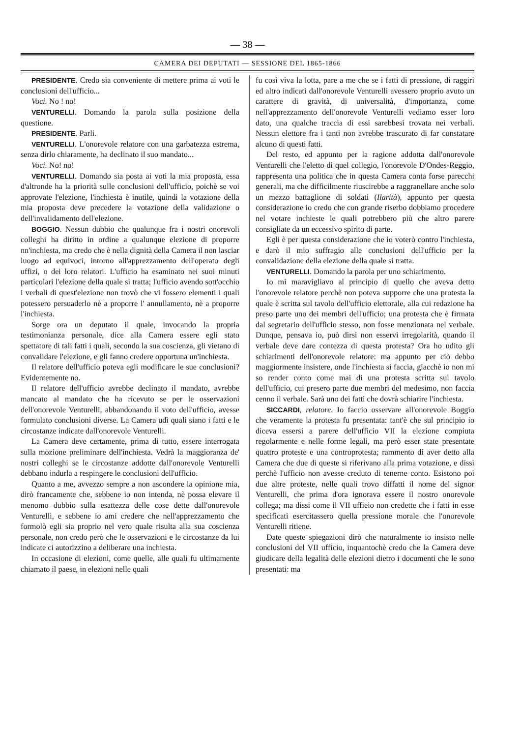— 38 —
CAMERA DEI DEPUTATI — SESSIONE DEL 1865-1866
PRESIDENTE. Credo sia conveniente di mettere prima ai voti le conclusioni dell'ufficio...
Voci. No ! no!
VENTURELLI. Domando la parola sulla posizione della questione.
PRESIDENTE. Parli.
VENTURELLI. L'onorevole relatore con una garbatezza estrema, senza dirlo chiaramente, ha declinato il suo mandato...
Voci. No! no!
VENTURELLI. Domando sia posta ai voti la mia proposta, essa d'altronde ha la priorità sulle conclusioni dell'ufficio, poichè se voi approvate l'elezione, l'inchiesta è inutile, quindi la votazione della mia proposta deve precedere la votazione della validazione o dell'invalidamento dell'elezione.
BOGGIO. Nessun dubbio che qualunque fra i nostri onorevoli colleghi ha diritto in ordine a qualunque elezione di proporre nn'inchiesta, ma credo che è nella dignità della Camera il non lasciar luogo ad equivoci, intorno all'apprezzamento dell'operato degli uffizi, o dei loro relatori. L'ufficio ha esaminato nei suoi minuti particolari l'elezione della quale si tratta; l'ufficio avendo sott'occhio i verbali di quest'elezione non trovò che vi fossero elementi i quali potessero persuaderlo nè a proporre l' annullamento, nè a proporre l'inchiesta.
Sorge ora un deputato il quale, invocando la propria testimonianza personale, dice alla Camera essere egli stato spettatore di tali fatti i quali, secondo la sua coscienza, gli vietano di convalidare l'elezione, e gli fanno credere opportuna un'inchiesta.
Il relatore dell'ufficio poteva egli modificare le sue conclusioni? Evidentemente no.
Il relatore dell'ufficio avrebbe declinato il mandato, avrebbe mancato al mandato che ha ricevuto se per le osservazioni dell'onorevole Venturelli, abbandonando il voto dell'ufficio, avesse formulato conclusioni diverse. La Camera udì quali siano i fatti e le circostanze indicate dall'onorevole Venturelli.
La Camera deve certamente, prima di tutto, essere interrogata sulla mozione preliminare dell'inchiesta. Vedrà la maggioranza de' nostri colleghi se le circostanze addotte dall'onorevole Venturelli debbano indurla a respingere le conclusioni dell'ufficio.
Quanto a me, avvezzo sempre a non ascondere la opinione mia, dirò francamente che, sebbene io non intenda, nè possa elevare il menomo dubbio sulla esattezza delle cose dette dall'onorevole Venturelli, e sebbene io ami credere che nell'apprezzamento che formolò egli sia proprio nel vero quale risulta alla sua coscienza personale, non credo però che le osservazioni e le circostanze da lui indicate ci autorizzino a deliberare una inchiesta.
In occasione di elezioni, come quelle, alle quali fu ultimamente chiamato il paese, in elezioni nelle quali
fu così viva la lotta, pare a me che se i fatti di pressione, di raggiri ed altro indicati dall'onorevole Venturelli avessero proprio avuto un carattere di gravità, di universalità, d'importanza, come nell'apprezzamento dell'onorevole Venturelli vediamo esser loro dato, una qualche traccia di essi sarebbesi trovata nei verbali. Nessun elettore fra i tanti non avrebbe trascurato di far constatare alcuno di questi fatti.
Del resto, ed appunto per la ragione addotta dall'onorevole Venturelli che l'eletto di quel collegio, l'onorevole D'Ondes-Reggio, rappresenta una politica che in questa Camera conta forse parecchi generali, ma che difficilmente riuscirebbe a raggranellare anche solo un mezzo battaglione di soldati (Ilarità), appunto per questa considerazione io credo che con grande riserbo dobbiamo procedere nel votare inchieste le quali potrebbero più che altro parere consigliate da un eccessivo spirito di parte.
Egli è per questa considerazione che io voterò contro l'inchiesta, e darò il mio suffragio alle conclusioni dell'ufficio per la convalidazione della elezione della quale si tratta.
VENTURELLI. Domando la parola per uno schiarimento.
Io mi maravigliavo al principio di quello che aveva detto l'onorevole relatore perchè non poteva supporre che una protesta la quale è scritta sul tavolo dell'ufficio elettorale, alla cui redazione ha preso parte uno dei membri dell'ufficio; una protesta che è firmata dal segretario dell'ufficio stesso, non fosse menzionata nel verbale. Dunque, pensava io, può dirsi non esservi irregolarità, quando il verbale deve dare contezza di questa protesta? Ora ho udito gli schiarimenti dell'onorevole relatore: ma appunto per ciò debbo maggiormente insistere, onde l'inchiesta si faccia, giacchè io non mi so render conto come mai di una protesta scritta sul tavolo dell'ufficio, cui presero parte due membri del medesimo, non faccia cenno il verbale. Sarà uno dei fatti che dovrà schiarire l'inchiesta.
SICCARDI, relatore. Io faccio osservare all'onorevole Boggio che veramente la protesta fu presentata: tant'è che sul principio io diceva essersi a parere dell'ufficio VII la elezione compiuta regolarmente e nelle forme legali, ma però esser state presentate quattro proteste e una controprotesta; rammento di aver detto alla Camera che due di queste si riferivano alla prima votazione, e dissi perchè l'ufficio non avesse creduto di tenerne conto. Esistono poi due altre proteste, nelle quali trovo diffatti il nome del signor Venturelli, che prima d'ora ignorava essere il nostro onorevole collega; ma dissi come il VII uffieio non credette che i fatti in esse specificati esercitassero quella pressione morale che l'onorevole Venturelli ritiene.
Date queste spiegazioni dirò che naturalmente io insisto nelle conclusioni del VII ufficio, inquantochè credo che la Camera deve giudicare della legalità delle elezioni dietro i documenti che le sono presentati: ma